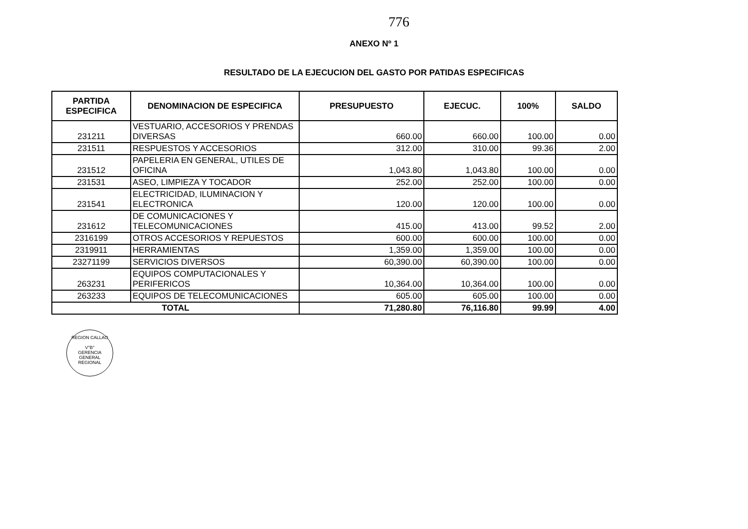776
ANEXO Nº 1
RESULTADO DE LA EJECUCION DEL GASTO POR PATIDAS ESPECIFICAS
| PARTIDA ESPECIFICA | DENOMINACION DE ESPECIFICA | PRESUPUESTO | EJECUC. | 100% | SALDO |
| --- | --- | --- | --- | --- | --- |
| 231211 | VESTUARIO, ACCESORIOS Y PRENDAS DIVERSAS | 660.00 | 660.00 | 100.00 | 0.00 |
| 231511 | RESPUESTOS Y ACCESORIOS | 312.00 | 310.00 | 99.36 | 2.00 |
| 231512 | PAPELERIA EN GENERAL, UTILES DE OFICINA | 1,043.80 | 1,043.80 | 100.00 | 0.00 |
| 231531 | ASEO, LIMPIEZA Y TOCADOR | 252.00 | 252.00 | 100.00 | 0.00 |
| 231541 | ELECTRICIDAD, ILUMINACION Y ELECTRONICA | 120.00 | 120.00 | 100.00 | 0.00 |
| 231612 | DE COMUNICACIONES Y TELECOMUNICACIONES | 415.00 | 413.00 | 99.52 | 2.00 |
| 2316199 | OTROS ACCESORIOS Y REPUESTOS | 600.00 | 600.00 | 100.00 | 0.00 |
| 2319911 | HERRAMIENTAS | 1,359.00 | 1,359.00 | 100.00 | 0.00 |
| 23271199 | SERVICIOS DIVERSOS | 60,390.00 | 60,390.00 | 100.00 | 0.00 |
| 263231 | EQUIPOS COMPUTACIONALES Y PERIFERICOS | 10,364.00 | 10,364.00 | 100.00 | 0.00 |
| 263233 | EQUIPOS DE TELECOMUNICACIONES | 605.00 | 605.00 | 100.00 | 0.00 |
| TOTAL | | 71,280.80 | 76,116.80 | 99.99 | 4.00 |
REGION CALLAO
V°B°
GERENCIA
GENERAL
REGIONAL